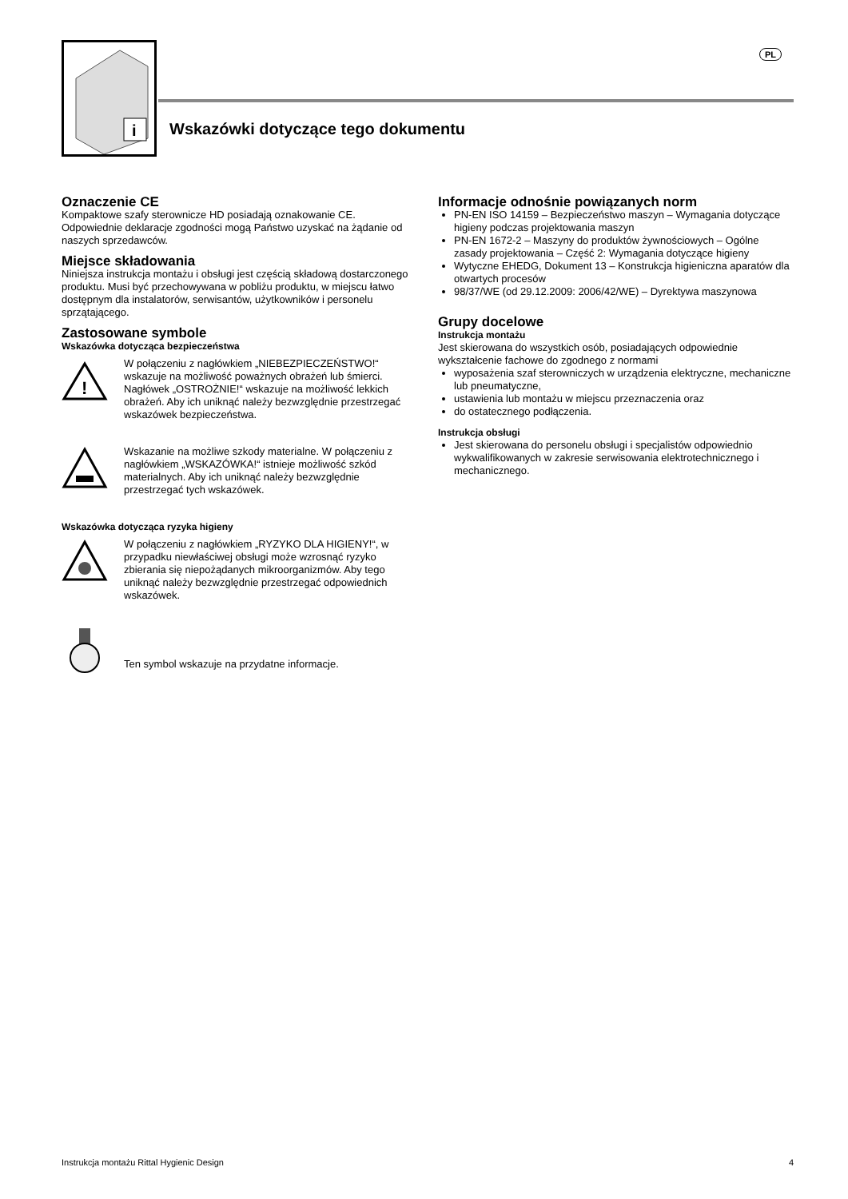PL
i
Wskazówki dotyczące tego dokumentu
Oznaczenie CE
Kompaktowe szafy sterownicze HD posiadają oznakowanie CE. Odpowiednie deklaracje zgodności mogą Państwo uzyskać na żądanie od naszych sprzedawców.
Miejsce składowania
Niniejsza instrukcja montażu i obsługi jest częścią składową dostarczonego produktu. Musi być przechowywana w pobliżu produktu, w miejscu łatwo dostępnym dla instalatorów, serwisantów, użytkowników i personelu sprzątającego.
Zastosowane symbole
Wskazówka dotycząca bezpieczeństwa
!
W połączeniu z nagłówkiem „NIEBEZPIECZEŃSTWO!“ wskazuje na możliwość poważnych obrażeń lub śmierci.
Nagłówek „OSTROŻNIE!“ wskazuje na możliwość lekkich obrażeń. Aby ich uniknąć należy bezwzględnie przestrzegać wskazówek bezpieczeństwa.
Wskazanie na możliwe szkody materialne. W połączeniu z nagłówkiem „WSKAZÓWKA!“ istnieje możliwość szkód materialnych. Aby ich uniknąć należy bezwzględnie przestrzegać tych wskazówek.
Wskazówka dotycząca ryzyka higieny
W połączeniu z nagłówkiem „RYZYKO DLA HIGIENY!“, w przypadku niewłaściwej obsługi może wzrosnąć ryzyko zbierania się niepożądanych mikroorganizmów. Aby tego uniknąć należy bezwzględnie przestrzegać odpowiednich wskazówek.
Ten symbol wskazuje na przydatne informacje.
Informacje odnośnie powiązanych norm
PN-EN ISO 14159 – Bezpieczeństwo maszyn – Wymagania dotyczące higieny podczas projektowania maszyn
PN-EN 1672-2 – Maszyny do produktów żywnościowych – Ogólne zasady projektowania – Część 2: Wymagania dotyczące higieny
Wytyczne EHEDG, Dokument 13 – Konstrukcja higieniczna aparatów dla otwartych procesów
98/37/WE (od 29.12.2009: 2006/42/WE) – Dyrektywa maszynowa
Grupy docelowe
Instrukcja montażu
Jest skierowana do wszystkich osób, posiadających odpowiednie wykształcenie fachowe do zgodnego z normami
wyposażenia szaf sterowniczych w urządzenia elektryczne, mechaniczne lub pneumatyczne,
ustawienia lub montażu w miejscu przeznaczenia oraz
do ostatecznego podłączenia.
Instrukcja obsługi
Jest skierowana do personelu obsługi i specjalistów odpowiednio wykwalifikowanych w zakresie serwisowania elektrotechnicznego i mechanicznego.
Instrukcja montażu Rittal Hygienic Design 4